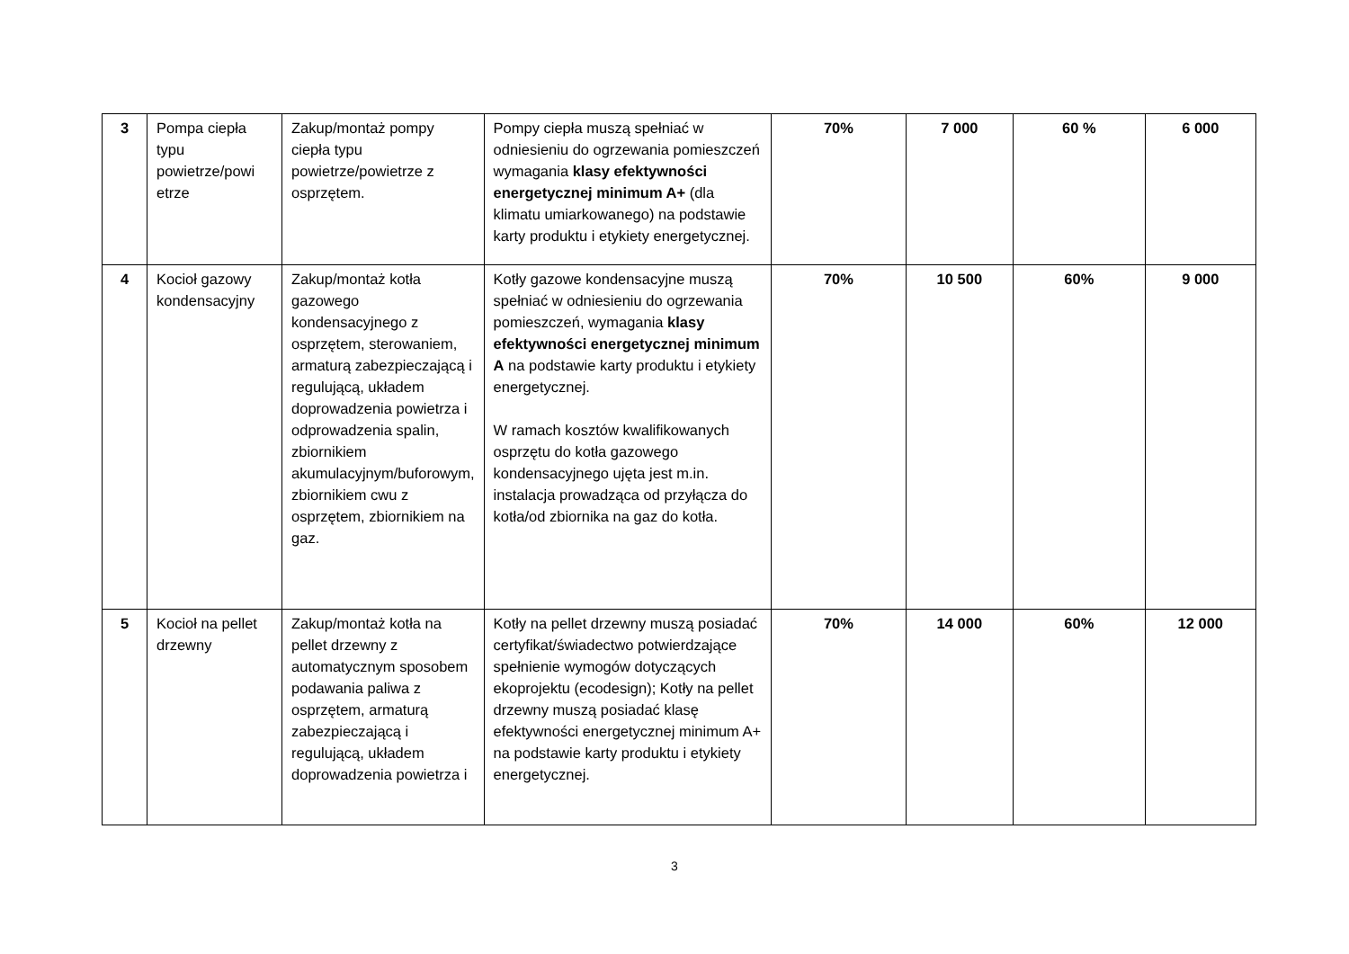| 3 | Pompa ciepła typu powietrze/powi etrze | Zakup/montaż pompy ciepła typu powietrze/powietrze z osprzętem. | Pompy ciepła muszą spełniać w odniesieniu do ogrzewania pomieszczeń wymagania klasy efektywności energetycznej minimum A+ (dla klimatu umiarkowanego) na podstawie karty produktu i etykiety energetycznej. | 70% | 7 000 | 60 % | 6 000 |
| 4 | Kocioł gazowy kondensacyjny | Zakup/montaż kotła gazowego kondensacyjnego z osprzętem, sterowaniem, armaturą zabezpieczającą i regulującą, układem doprowadzenia powietrza i odprowadzenia spalin, zbiornikiem akumulacyjnym/buforowym, zbiornikiem cwu z osprzętem, zbiornikiem na gaz. | Kotły gazowe kondensacyjne muszą spełniać w odniesieniu do ogrzewania pomieszczeń, wymagania klasy efektywności energetycznej minimum A na podstawie karty produktu i etykiety energetycznej. W ramach kosztów kwalifikowanych osprzętu do kotła gazowego kondensacyjnego ujęta jest m.in. instalacja prowadząca od przyłącza do kotła/od zbiornika na gaz do kotła. | 70% | 10 500 | 60% | 9 000 |
| 5 | Kocioł na pellet drzewny | Zakup/montaż kotła na pellet drzewny z automatycznym sposobem podawania paliwa z osprzętem, armaturą zabezpieczającą i regulującą, układem doprowadzenia powietrza i | Kotły na pellet drzewny muszą posiadać certyfikat/świadectwo potwierdzające spełnienie wymogów dotyczących ekoprojektu (ecodesign); Kotły na pellet drzewny muszą posiadać klasę efektywności energetycznej minimum A+ na podstawie karty produktu i etykiety energetycznej. | 70% | 14 000 | 60% | 12 000 |
3